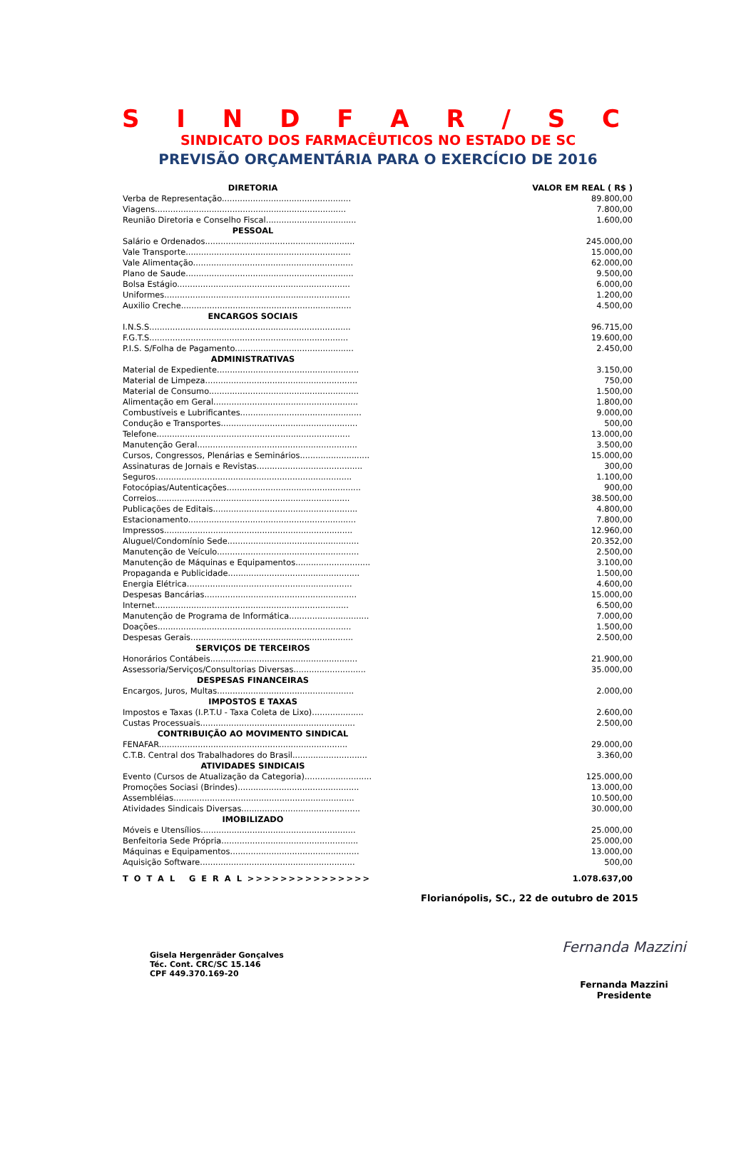S I N D F A R / S C
SINDICATO DOS FARMACÊUTICOS NO ESTADO DE SC
PREVISÃO ORÇAMENTÁRIA PARA O EXERCÍCIO DE 2016
| DIRETORIA | VALOR EM REAL ( R$ ) |
| --- | --- |
| Verba de Representação.................................................. | 89.800,00 |
| Viagens.......................................................................... | 7.800,00 |
| Reunião Diretoria e Conselho Fiscal................................... | 1.600,00 |
| PESSOAL | |
| Salário e Ordenados.......................................................... | 245.000,00 |
| Vale Transporte................................................................ | 15.000,00 |
| Vale Alimentação.............................................................. | 62.000,00 |
| Plano de Saude................................................................. | 9.500,00 |
| Bolsa Estágio................................................................... | 6.000,00 |
| Uniformes........................................................................ | 1.200,00 |
| Auxilio Creche.................................................................. | 4.500,00 |
| ENCARGOS SOCIAIS | |
| I.N.S.S.............................................................................. | 96.715,00 |
| F.G.T.S............................................................................. | 19.600,00 |
| P.I.S. S/Folha de Pagamento.............................................. | 2.450,00 |
| ADMINISTRATIVAS | |
| Material de Expediente....................................................... | 3.150,00 |
| Material de Limpeza........................................................... | 750,00 |
| Material de Consumo.......................................................... | 1.500,00 |
| Alimentação em Geral........................................................ | 1.800,00 |
| Combustíveis e Lubrificantes............................................... | 9.000,00 |
| Condução e Transportes..................................................... | 500,00 |
| Telefone........................................................................... | 13.000,00 |
| Manutenção Geral.............................................................. | 3.500,00 |
| Cursos, Congressos, Plenárias e Seminários........................... | 15.000,00 |
| Assinaturas de Jornais e Revistas......................................... | 300,00 |
| Seguros............................................................................ | 1.100,00 |
| Fotocópias/Autenticações.................................................... | 900,00 |
| Correios........................................................................... | 38.500,00 |
| Publicações de Editais........................................................ | 4.800,00 |
| Estacionamento................................................................. | 7.800,00 |
| Impressos......................................................................... | 12.960,00 |
| Aluguel/Condomínio Sede................................................... | 20.352,00 |
| Manutenção de Veículo....................................................... | 2.500,00 |
| Manutenção de Máquinas e Equipamentos............................. | 3.100,00 |
| Propaganda e Publicidade................................................... | 1.500,00 |
| Energia Elétrica................................................................ | 4.600,00 |
| Despesas Bancárias........................................................... | 15.000,00 |
| Internet........................................................................... | 6.500,00 |
| Manutenção de Programa de Informática............................... | 7.000,00 |
| Doações........................................................................... | 1.500,00 |
| Despesas Gerais............................................................... | 2.500,00 |
| SERVIÇOS DE TERCEIROS | |
| Honorários Contábeis......................................................... | 21.900,00 |
| Assessoria/Serviços/Consultorias Diversas............................ | 35.000,00 |
| DESPESAS FINANCEIRAS | |
| Encargos, Juros, Multas..................................................... | 2.000,00 |
| IMPOSTOS E TAXAS | |
| Impostos e Taxas (I.P.T.U - Taxa Coleta de Lixo).................... | 2.600,00 |
| Custas Processuais............................................................ | 2.500,00 |
| CONTRIBUIÇÃO AO MOVIMENTO SINDICAL | |
| FENAFAR......................................................................... | 29.000,00 |
| C.T.B. Central dos Trabalhadores do Brasil............................. | 3.360,00 |
| ATIVIDADES SINDICAIS | |
| Evento (Cursos de Atualização da Categoria).......................... | 125.000,00 |
| Promoções Sociasi (Brindes)............................................... | 13.000,00 |
| Assembléias...................................................................... | 10.500,00 |
| Atividades Sindicais Diversas.............................................. | 30.000,00 |
| IMOBILIZADO | |
| Móveis e Utensílios............................................................ | 25.000,00 |
| Benfeitoria Sede Própria..................................................... | 25.000,00 |
| Máquinas e Equipamentos.................................................. | 13.000,00 |
| Aquisição Software............................................................ | 500,00 |
| T O T A L G E R A L >>>>>>>>>>>>>>> | 1.078.637,00 |
Florianópolis, SC., 22 de outubro de 2015
Gisela Hergenräder Gonçalves
Téc. Cont. CRC/SC 15.146
CPF 449.370.169-20
Fernanda Mazzini
Fernanda Mazzini
Presidente